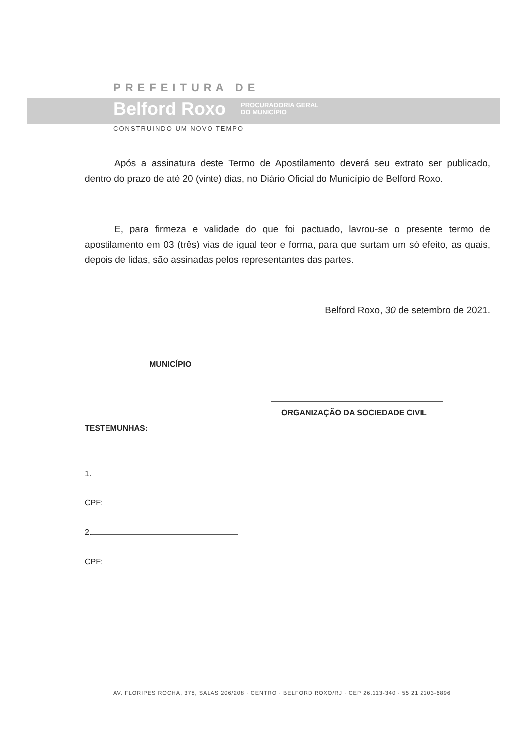PREFEITURA DE
Belford Roxo PROCURADORIA GERAL
DO MUNICÍPIO
CONSTRUINDO UM NOVO TEMPO
Após a assinatura deste Termo de Apostilamento deverá seu extrato ser publicado, dentro do prazo de até 20 (vinte) dias, no Diário Oficial do Município de Belford Roxo.
E, para firmeza e validade do que foi pactuado, lavrou-se o presente termo de apostilamento em 03 (três) vias de igual teor e forma, para que surtam um só efeito, as quais, depois de lidas, são assinadas pelos representantes das partes.
Belford Roxo, 30 de setembro de 2021.
MUNICÍPIO
ORGANIZAÇÃO DA SOCIEDADE CIVIL
TESTEMUNHAS:
1.
CPF:
2.
CPF:
AV. FLORIPES ROCHA, 378, SALAS 206/208 · CENTRO · BELFORD ROXO/RJ · CEP 26.113-340 · 55 21 2103-6896